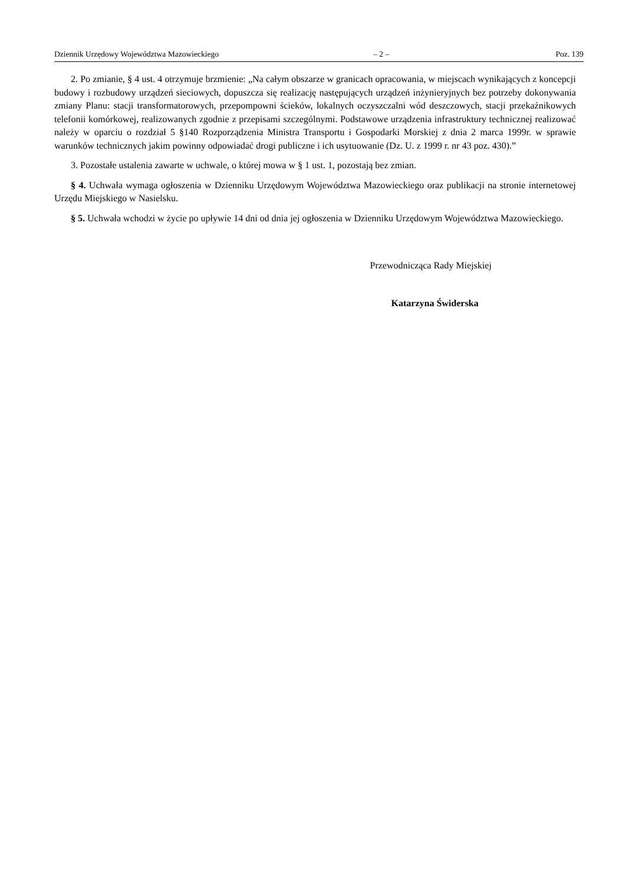Dziennik Urzędowy Województwa Mazowieckiego – 2 – Poz. 139
2. Po zmianie, § 4 ust. 4 otrzymuje brzmienie: „Na całym obszarze w granicach opracowania, w miejscach wynikających z koncepcji budowy i rozbudowy urządzeń sieciowych, dopuszcza się realizację następujących urządzeń inżynieryjnych bez potrzeby dokonywania zmiany Planu: stacji transformatorowych, przepompowni ścieków, lokalnych oczyszczalni wód deszczowych, stacji przekaźnikowych telefonii komórkowej, realizowanych zgodnie z przepisami szczególnymi. Podstawowe urządzenia infrastruktury technicznej realizować należy w oparciu o rozdział 5 §140 Rozporządzenia Ministra Transportu i Gospodarki Morskiej z dnia 2 marca 1999r. w sprawie warunków technicznych jakim powinny odpowiadać drogi publiczne i ich usytuowanie (Dz. U. z 1999 r. nr 43 poz. 430).”
3. Pozostałe ustalenia zawarte w uchwale, o której mowa w § 1 ust. 1, pozostają bez zmian.
§ 4. Uchwała wymaga ogłoszenia w Dzienniku Urzędowym Województwa Mazowieckiego oraz publikacji na stronie internetowej Urzędu Miejskiego w Nasielsku.
§ 5. Uchwała wchodzi w życie po upływie 14 dni od dnia jej ogłoszenia w Dzienniku Urzędowym Województwa Mazowieckiego.
Przewodnicząca Rady Miejskiej
Katarzyna Świderska